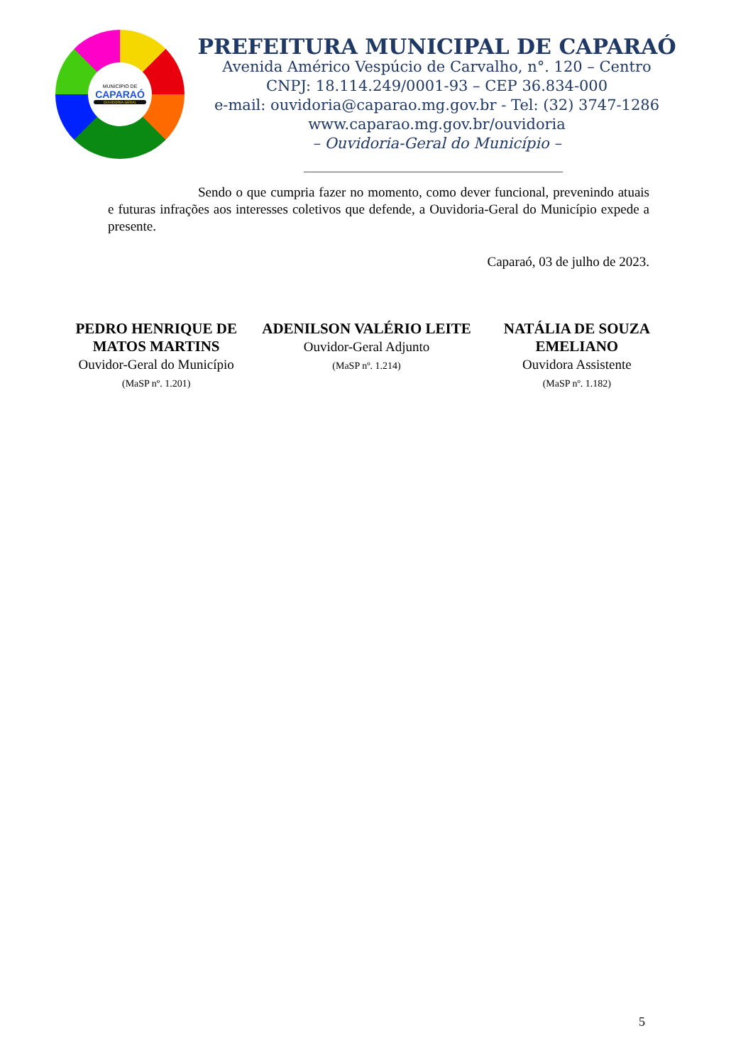MUNICÍPIO DE
CAPARAÓ
OUVIDORIA-GERAL
PREFEITURA MUNICIPAL DE CAPARAÓ
Avenida Américo Vespúcio de Carvalho, n°. 120 – Centro
CNPJ: 18.114.249/0001-93 – CEP 36.834-000
e-mail: ouvidoria@caparao.mg.gov.br - Tel: (32) 3747-1286
www.caparao.mg.gov.br/ouvidoria
– Ouvidoria-Geral do Município –
Sendo o que cumpria fazer no momento, como dever funcional, prevenindo atuais e futuras infrações aos interesses coletivos que defende, a Ouvidoria-Geral do Município expede a presente.
Caparaó, 03 de julho de 2023.
PEDRO HENRIQUE DE
MATOS MARTINS
Ouvidor-Geral do Município
(MaSP nº. 1.201)
ADENILSON VALÉRIO LEITE
Ouvidor-Geral Adjunto
(MaSP nº. 1.214)
NATÁLIA DE SOUZA
EMELIANO
Ouvidora Assistente
(MaSP nº. 1.182)
5